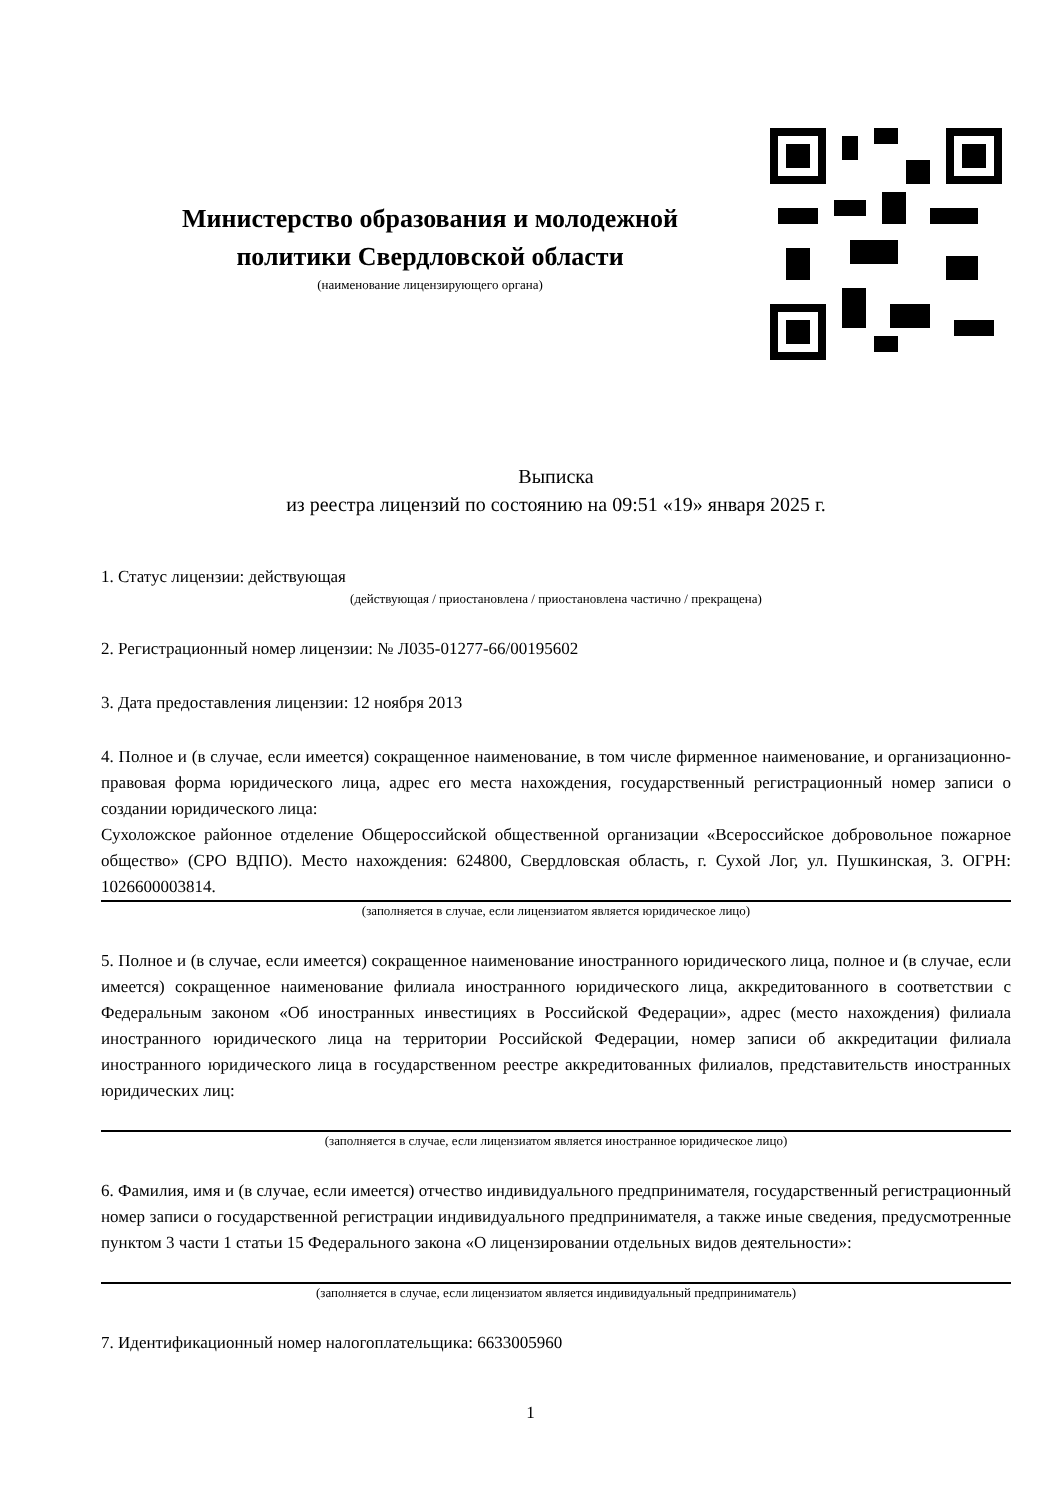Министерство образования и молодежной политики Свердловской области
(наименование лицензирующего органа)
Выписка
из реестра лицензий по состоянию на 09:51 «19» января 2025 г.
1. Статус лицензии: действующая
(действующая / приостановлена / приостановлена частично / прекращена)
2. Регистрационный номер лицензии: № Л035-01277-66/00195602
3. Дата предоставления лицензии: 12 ноября 2013
4. Полное и (в случае, если имеется) сокращенное наименование, в том числе фирменное наименование, и организационно-правовая форма юридического лица, адрес его места нахождения, государственный регистрационный номер записи о создании юридического лица:
Сухоложское районное отделение Общероссийской общественной организации «Всероссийское добровольное пожарное общество» (СРО ВДПО). Место нахождения: 624800, Свердловская область, г. Сухой Лог, ул. Пушкинская, 3. ОГРН: 1026600003814.
(заполняется в случае, если лицензиатом является юридическое лицо)
5. Полное и (в случае, если имеется) сокращенное наименование иностранного юридического лица, полное и (в случае, если имеется) сокращенное наименование филиала иностранного юридического лица, аккредитованного в соответствии с Федеральным законом «Об иностранных инвестициях в Российской Федерации», адрес (место нахождения) филиала иностранного юридического лица на территории Российской Федерации, номер записи об аккредитации филиала иностранного юридического лица в государственном реестре аккредитованных филиалов, представительств иностранных юридических лиц:
(заполняется в случае, если лицензиатом является иностранное юридическое лицо)
6. Фамилия, имя и (в случае, если имеется) отчество индивидуального предпринимателя, государственный регистрационный номер записи о государственной регистрации индивидуального предпринимателя, а также иные сведения, предусмотренные пунктом 3 части 1 статьи 15 Федерального закона «О лицензировании отдельных видов деятельности»:
(заполняется в случае, если лицензиатом является индивидуальный предприниматель)
7. Идентификационный номер налогоплательщика: 6633005960
1